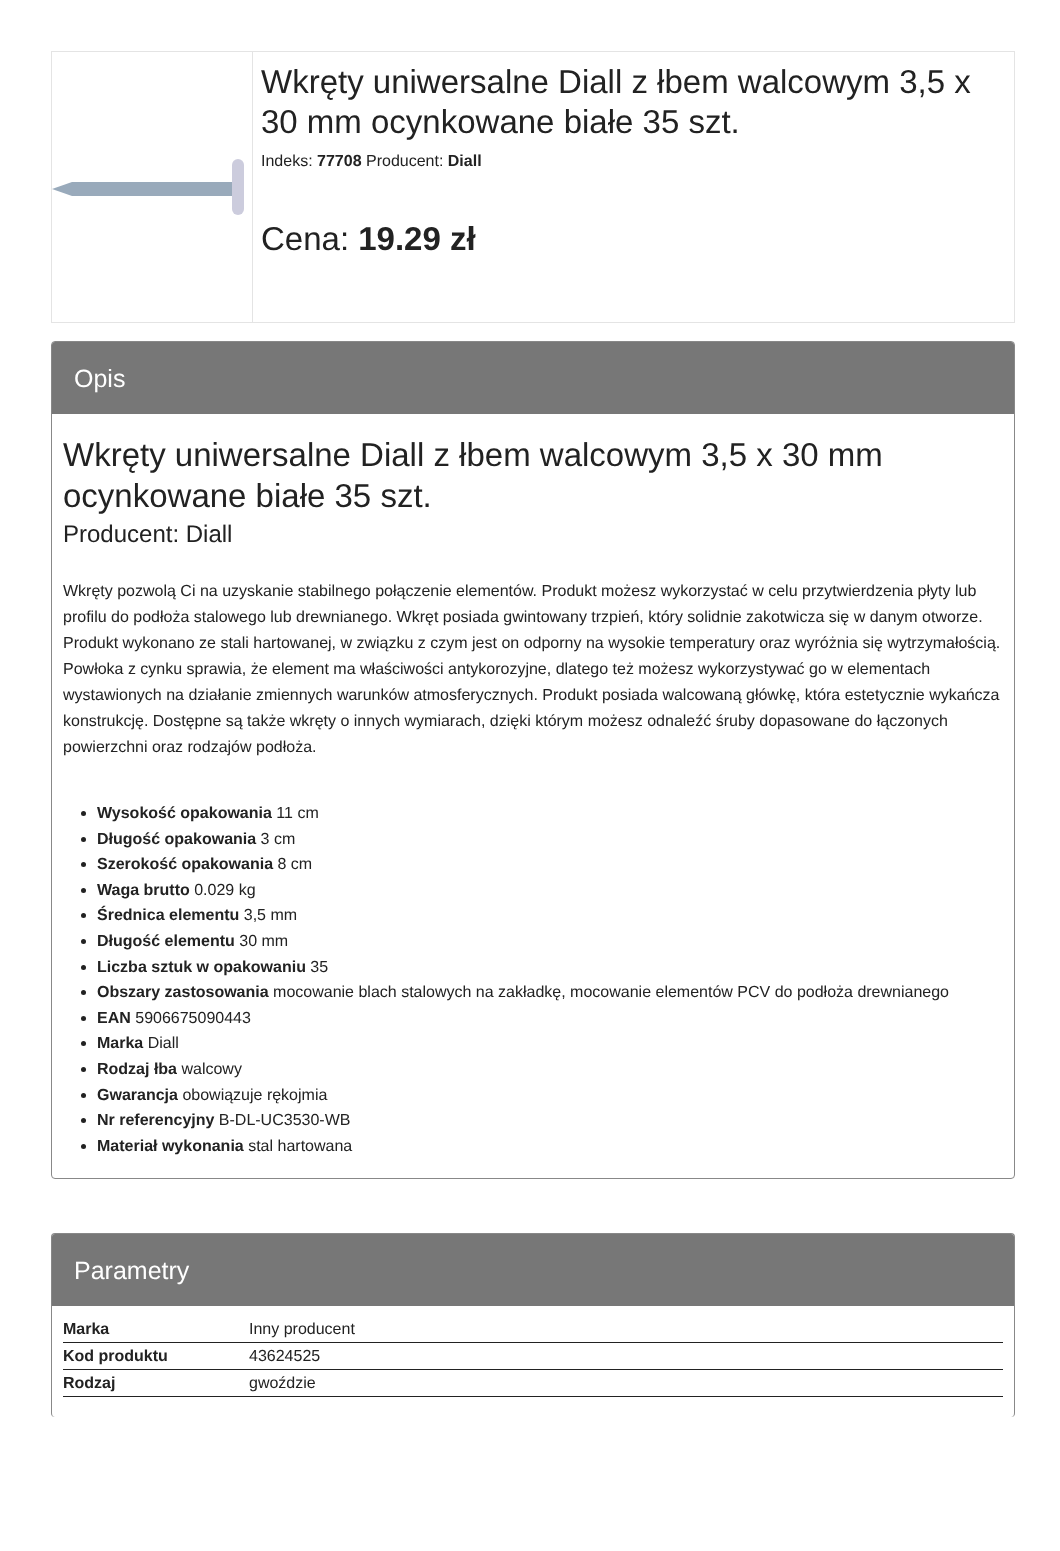Wkręty uniwersalne Diall z łbem walcowym 3,5 x 30 mm ocynkowane białe 35 szt.
Indeks: 77708 Producent: Diall
Cena: 19.29 zł
Opis
Wkręty uniwersalne Diall z łbem walcowym 3,5 x 30 mm ocynkowane białe 35 szt.
Producent: Diall
Wkręty pozwolą Ci na uzyskanie stabilnego połączenie elementów. Produkt możesz wykorzystać w celu przytwierdzenia płyty lub profilu do podłoża stalowego lub drewnianego. Wkręt posiada gwintowany trzpień, który solidnie zakotwicza się w danym otworze. Produkt wykonano ze stali hartowanej, w związku z czym jest on odporny na wysokie temperatury oraz wyróżnia się wytrzymałością. Powłoka z cynku sprawia, że element ma właściwości antykorozyjne, dlatego też możesz wykorzystywać go w elementach wystawionych na działanie zmiennych warunków atmosferycznych. Produkt posiada walcowaną główkę, która estetycznie wykańcza konstrukcję. Dostępne są także wkręty o innych wymiarach, dzięki którym możesz odnaleźć śruby dopasowane do łączonych powierzchni oraz rodzajów podłoża.
Wysokość opakowania 11 cm
Długość opakowania 3 cm
Szerokość opakowania 8 cm
Waga brutto 0.029 kg
Średnica elementu 3,5 mm
Długość elementu 30 mm
Liczba sztuk w opakowaniu 35
Obszary zastosowania mocowanie blach stalowych na zakładkę, mocowanie elementów PCV do podłoża drewnianego
EAN 5906675090443
Marka Diall
Rodzaj łba walcowy
Gwarancja obowiązuje rękojmia
Nr referencyjny B-DL-UC3530-WB
Materiał wykonania stal hartowana
Parametry
| Marka | Inny producent |
| Kod produktu | 43624525 |
| Rodzaj | gwoździe |